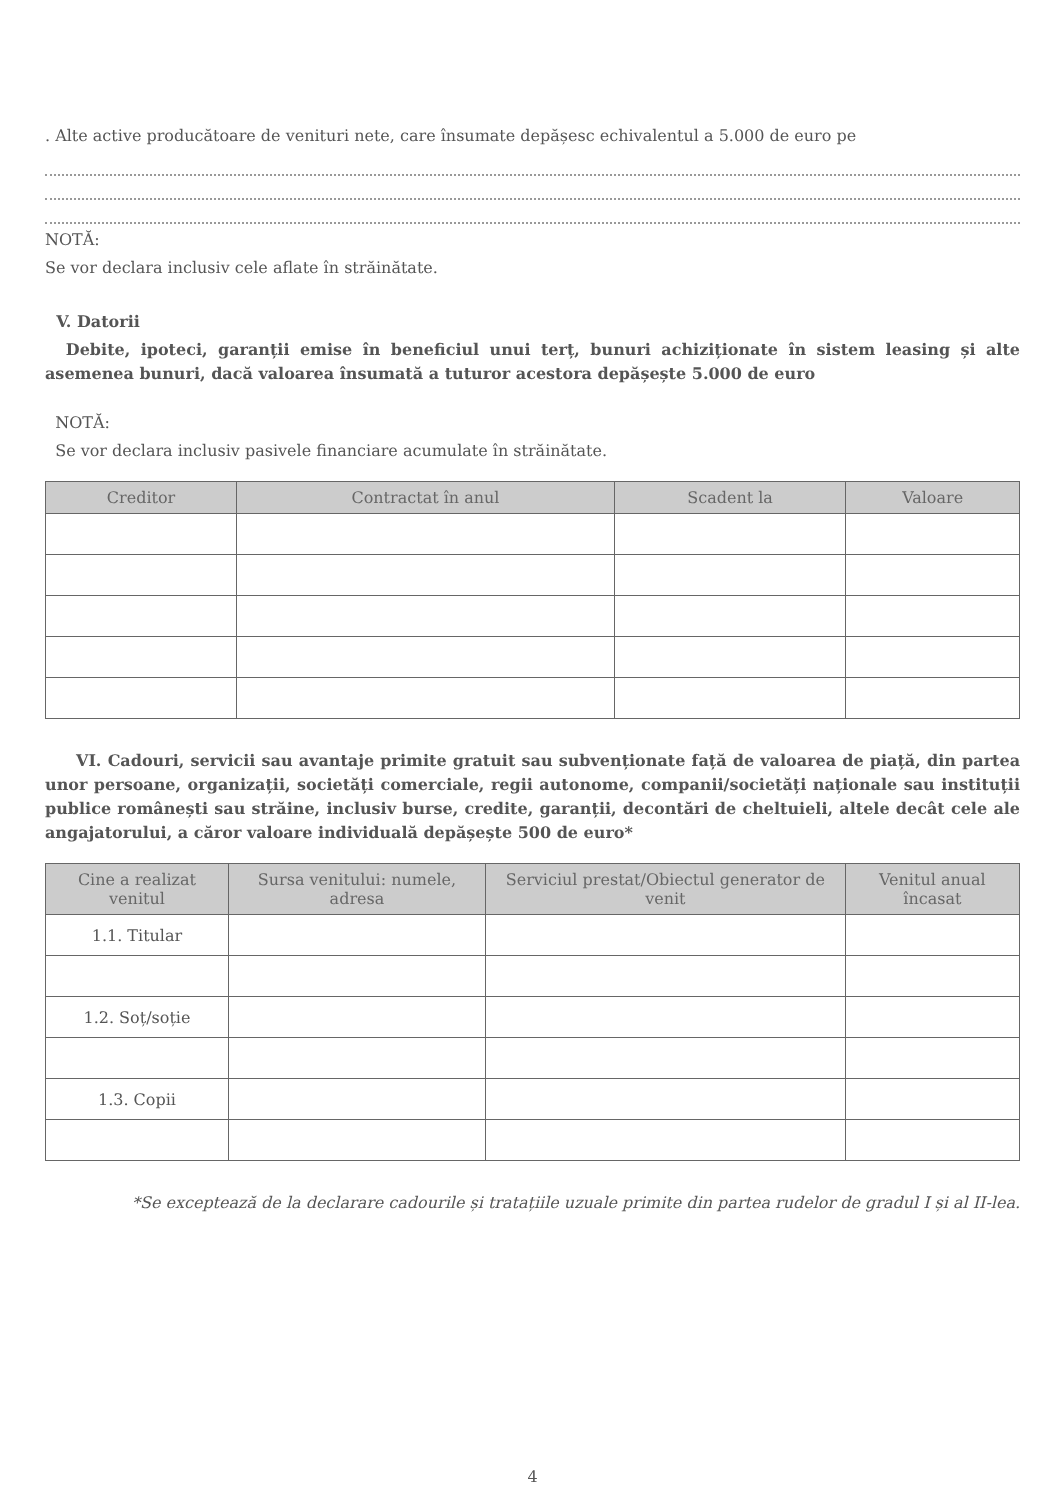. Alte active producătoare de venituri nete, care însumate depășesc echivalentul a 5.000 de euro pe
NOTĂ:
Se vor declara inclusiv cele aflate în străinătate.
V. Datorii
Debite, ipoteci, garanții emise în beneficiul unui terț, bunuri achiziționate în sistem leasing și alte asemenea bunuri, dacă valoarea însumată a tuturor acestora depășește 5.000 de euro
NOTĂ:
Se vor declara inclusiv pasivele financiare acumulate în străinătate.
| Creditor | Contractat în anul | Scadent la | Valoare |
| --- | --- | --- | --- |
VI. Cadouri, servicii sau avantaje primite gratuit sau subvenționate față de valoarea de piață, din partea unor persoane, organizații, societăți comerciale, regii autonome, companii/societăți naționale sau instituții publice românești sau străine, inclusiv burse, credite, garanții, decontări de cheltuieli, altele decât cele ale angajatorului, a căror valoare individuală depășește 500 de euro*
| Cine a realizat venitul | Sursa venitului: numele, adresa | Serviciul prestat/Obiectul generator de venit | Venitul anual încasat |
| --- | --- | --- | --- |
| 1.1. Titular | | | |
| 1.2. Soț/soție | | | |
| 1.3. Copii | | | |
*Se exceptează de la declarare cadourile și tratațiile uzuale primite din partea rudelor de gradul I și al II-lea.
4